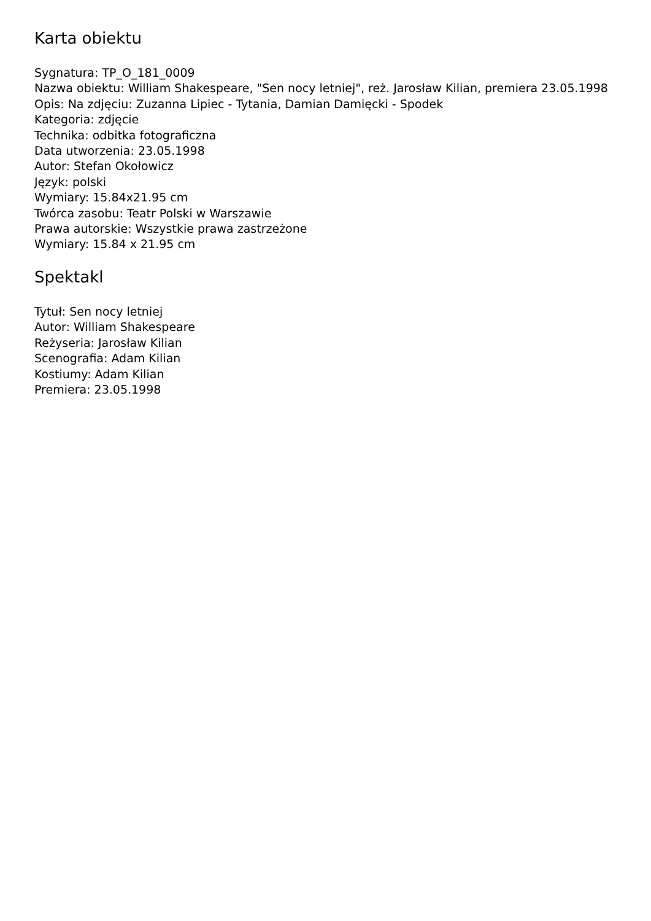Karta obiektu
Sygnatura: TP_O_181_0009
Nazwa obiektu: William Shakespeare, "Sen nocy letniej", reż. Jarosław Kilian, premiera 23.05.1998
Opis: Na zdjęciu: Zuzanna Lipiec - Tytania, Damian Damięcki - Spodek
Kategoria: zdjęcie
Technika: odbitka fotograficzna
Data utworzenia: 23.05.1998
Autor: Stefan Okołowicz
Język: polski
Wymiary: 15.84x21.95 cm
Twórca zasobu: Teatr Polski w Warszawie
Prawa autorskie: Wszystkie prawa zastrzeżone
Wymiary: 15.84 x 21.95 cm
Spektakl
Tytuł: Sen nocy letniej
Autor: William Shakespeare
Reżyseria: Jarosław Kilian
Scenografia: Adam Kilian
Kostiumy: Adam Kilian
Premiera: 23.05.1998